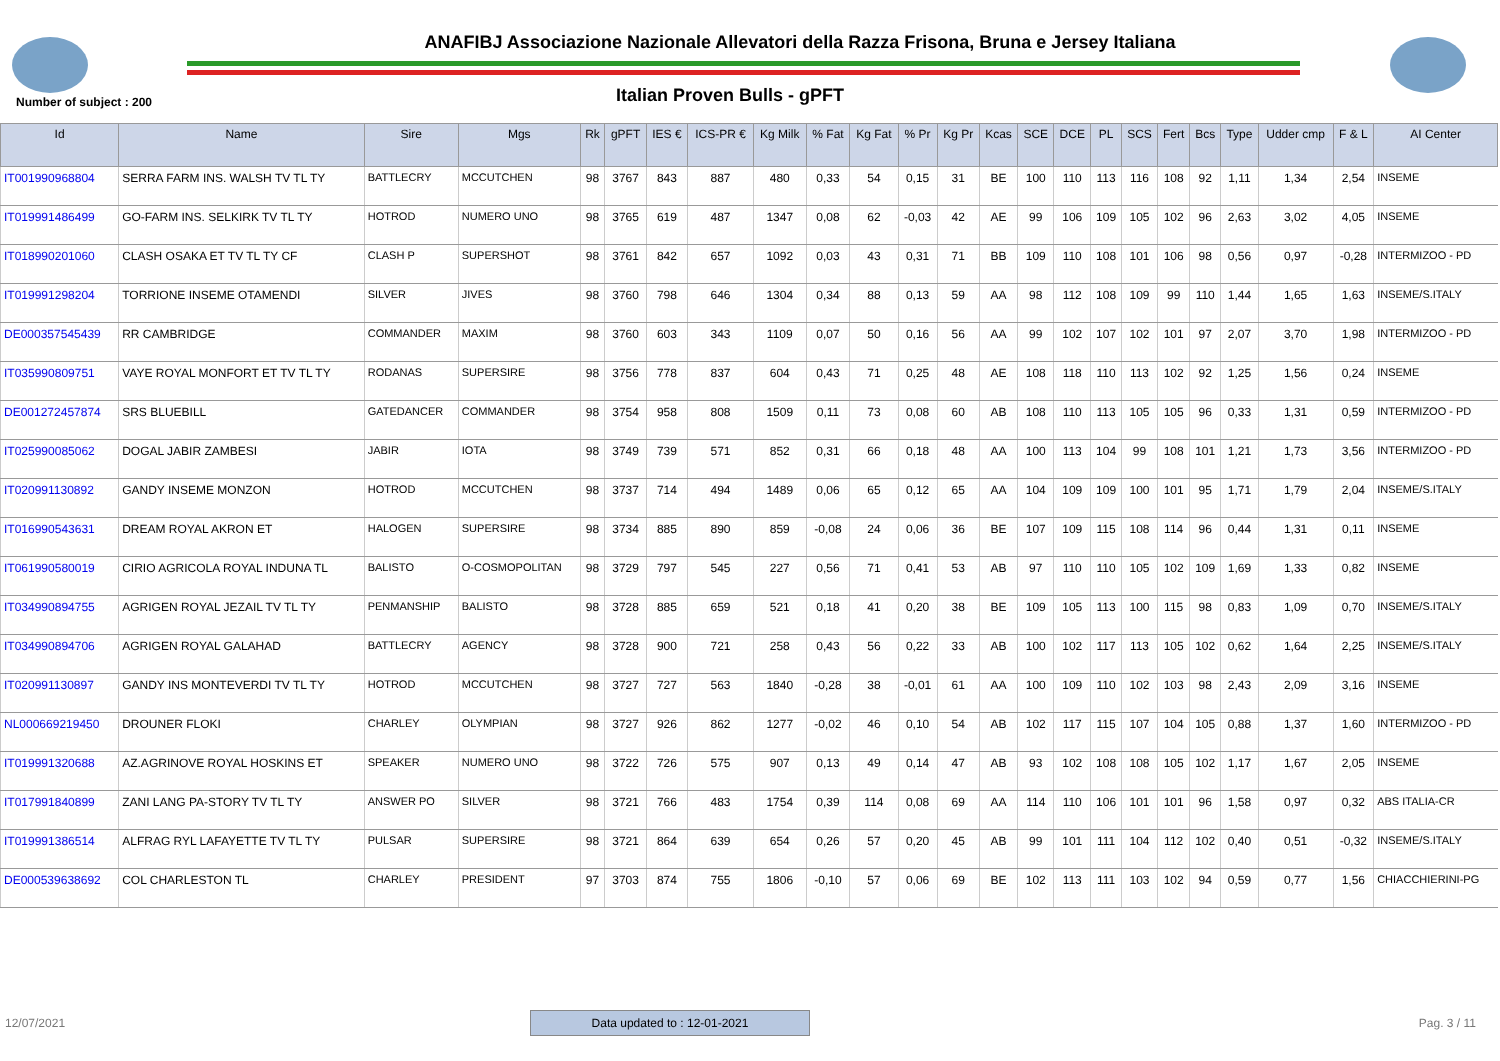ANAFIBJ Associazione Nazionale Allevatori della Razza Frisona, Bruna e Jersey Italiana
Number of subject : 200
Italian Proven Bulls - gPFT
| Id | Name | Sire | Mgs | Rk | gPFT | IES € | ICS-PR € | Kg Milk | % Fat | Kg Fat | % Pr | Kg Pr | Kcas | SCE | DCE | PL | SCS | Fert | Bcs | Type | Udder cmp | F & L | AI Center |
| --- | --- | --- | --- | --- | --- | --- | --- | --- | --- | --- | --- | --- | --- | --- | --- | --- | --- | --- | --- | --- | --- | --- | --- |
| IT001990968804 | SERRA FARM INS. WALSH TV TL TY | BATTLECRY | MCCUTCHEN | 98 | 3767 | 843 | 887 | 480 | 0,33 | 54 | 0,15 | 31 | BE | 100 | 110 | 113 | 116 | 108 | 92 | 1,11 | 1,34 | 2,54 | INSEME |
| IT019991486499 | GO-FARM INS. SELKIRK TV TL TY | HOTROD | NUMERO UNO | 98 | 3765 | 619 | 487 | 1347 | 0,08 | 62 | -0,03 | 42 | AE | 99 | 106 | 109 | 105 | 102 | 96 | 2,63 | 3,02 | 4,05 | INSEME |
| IT018990201060 | CLASH OSAKA ET TV TL TY CF | CLASH P | SUPERSHOT | 98 | 3761 | 842 | 657 | 1092 | 0,03 | 43 | 0,31 | 71 | BB | 109 | 110 | 108 | 101 | 106 | 98 | 0,56 | 0,97 | -0,28 | INTERMIZOO - PD |
| IT019991298204 | TORRIONE INSEME OTAMENDI | SILVER | JIVES | 98 | 3760 | 798 | 646 | 1304 | 0,34 | 88 | 0,13 | 59 | AA | 98 | 112 | 108 | 109 | 99 | 110 | 1,44 | 1,65 | 1,63 | INSEME/S.ITALY |
| DE000357545439 | RR CAMBRIDGE | COMMANDER | MAXIM | 98 | 3760 | 603 | 343 | 1109 | 0,07 | 50 | 0,16 | 56 | AA | 99 | 102 | 107 | 102 | 101 | 97 | 2,07 | 3,70 | 1,98 | INTERMIZOO - PD |
| IT035990809751 | VAYE ROYAL MONFORT ET TV TL TY | RODANAS | SUPERSIRE | 98 | 3756 | 778 | 837 | 604 | 0,43 | 71 | 0,25 | 48 | AE | 108 | 118 | 110 | 113 | 102 | 92 | 1,25 | 1,56 | 0,24 | INSEME |
| DE001272457874 | SRS BLUEBILL | GATEDANCER | COMMANDER | 98 | 3754 | 958 | 808 | 1509 | 0,11 | 73 | 0,08 | 60 | AB | 108 | 110 | 113 | 105 | 105 | 96 | 0,33 | 1,31 | 0,59 | INTERMIZOO - PD |
| IT025990085062 | DOGAL JABIR ZAMBESI | JABIR | IOTA | 98 | 3749 | 739 | 571 | 852 | 0,31 | 66 | 0,18 | 48 | AA | 100 | 113 | 104 | 99 | 108 | 101 | 1,21 | 1,73 | 3,56 | INTERMIZOO - PD |
| IT020991130892 | GANDY INSEME MONZON | HOTROD | MCCUTCHEN | 98 | 3737 | 714 | 494 | 1489 | 0,06 | 65 | 0,12 | 65 | AA | 104 | 109 | 109 | 100 | 101 | 95 | 1,71 | 1,79 | 2,04 | INSEME/S.ITALY |
| IT016990543631 | DREAM ROYAL AKRON ET | HALOGEN | SUPERSIRE | 98 | 3734 | 885 | 890 | 859 | -0,08 | 24 | 0,06 | 36 | BE | 107 | 109 | 115 | 108 | 114 | 96 | 0,44 | 1,31 | 0,11 | INSEME |
| IT061990580019 | CIRIO AGRICOLA ROYAL INDUNA TL | BALISTO | O-COSMOPOLITAN | 98 | 3729 | 797 | 545 | 227 | 0,56 | 71 | 0,41 | 53 | AB | 97 | 110 | 110 | 105 | 102 | 109 | 1,69 | 1,33 | 0,82 | INSEME |
| IT034990894755 | AGRIGEN ROYAL JEZAIL TV TL TY | PENMANSHIP | BALISTO | 98 | 3728 | 885 | 659 | 521 | 0,18 | 41 | 0,20 | 38 | BE | 109 | 105 | 113 | 100 | 115 | 98 | 0,83 | 1,09 | 0,70 | INSEME/S.ITALY |
| IT034990894706 | AGRIGEN ROYAL GALAHAD | BATTLECRY | AGENCY | 98 | 3728 | 900 | 721 | 258 | 0,43 | 56 | 0,22 | 33 | AB | 100 | 102 | 117 | 113 | 105 | 102 | 0,62 | 1,64 | 2,25 | INSEME/S.ITALY |
| IT020991130897 | GANDY INS MONTEVERDI TV TL TY | HOTROD | MCCUTCHEN | 98 | 3727 | 727 | 563 | 1840 | -0,28 | 38 | -0,01 | 61 | AA | 100 | 109 | 110 | 102 | 103 | 98 | 2,43 | 2,09 | 3,16 | INSEME |
| NL000669219450 | DROUNER FLOKI | CHARLEY | OLYMPIAN | 98 | 3727 | 926 | 862 | 1277 | -0,02 | 46 | 0,10 | 54 | AB | 102 | 117 | 115 | 107 | 104 | 105 | 0,88 | 1,37 | 1,60 | INTERMIZOO - PD |
| IT019991320688 | AZ.AGRINOVE ROYAL HOSKINS ET | SPEAKER | NUMERO UNO | 98 | 3722 | 726 | 575 | 907 | 0,13 | 49 | 0,14 | 47 | AB | 93 | 102 | 108 | 108 | 105 | 102 | 1,17 | 1,67 | 2,05 | INSEME |
| IT017991840899 | ZANI LANG PA-STORY TV TL TY | ANSWER PO | SILVER | 98 | 3721 | 766 | 483 | 1754 | 0,39 | 114 | 0,08 | 69 | AA | 114 | 110 | 106 | 101 | 101 | 96 | 1,58 | 0,97 | 0,32 | ABS ITALIA-CR |
| IT019991386514 | ALFRAG RYL LAFAYETTE TV TL TY | PULSAR | SUPERSIRE | 98 | 3721 | 864 | 639 | 654 | 0,26 | 57 | 0,20 | 45 | AB | 99 | 101 | 111 | 104 | 112 | 102 | 0,40 | 0,51 | -0,32 | INSEME/S.ITALY |
| DE000539638692 | COL CHARLESTON TL | CHARLEY | PRESIDENT | 97 | 3703 | 874 | 755 | 1806 | -0,10 | 57 | 0,06 | 69 | BE | 102 | 113 | 111 | 103 | 102 | 94 | 0,59 | 0,77 | 1,56 | CHIACCHIERINI-PG |
12/07/2021 Data updated to : 12-01-2021 Pag. 3 / 11